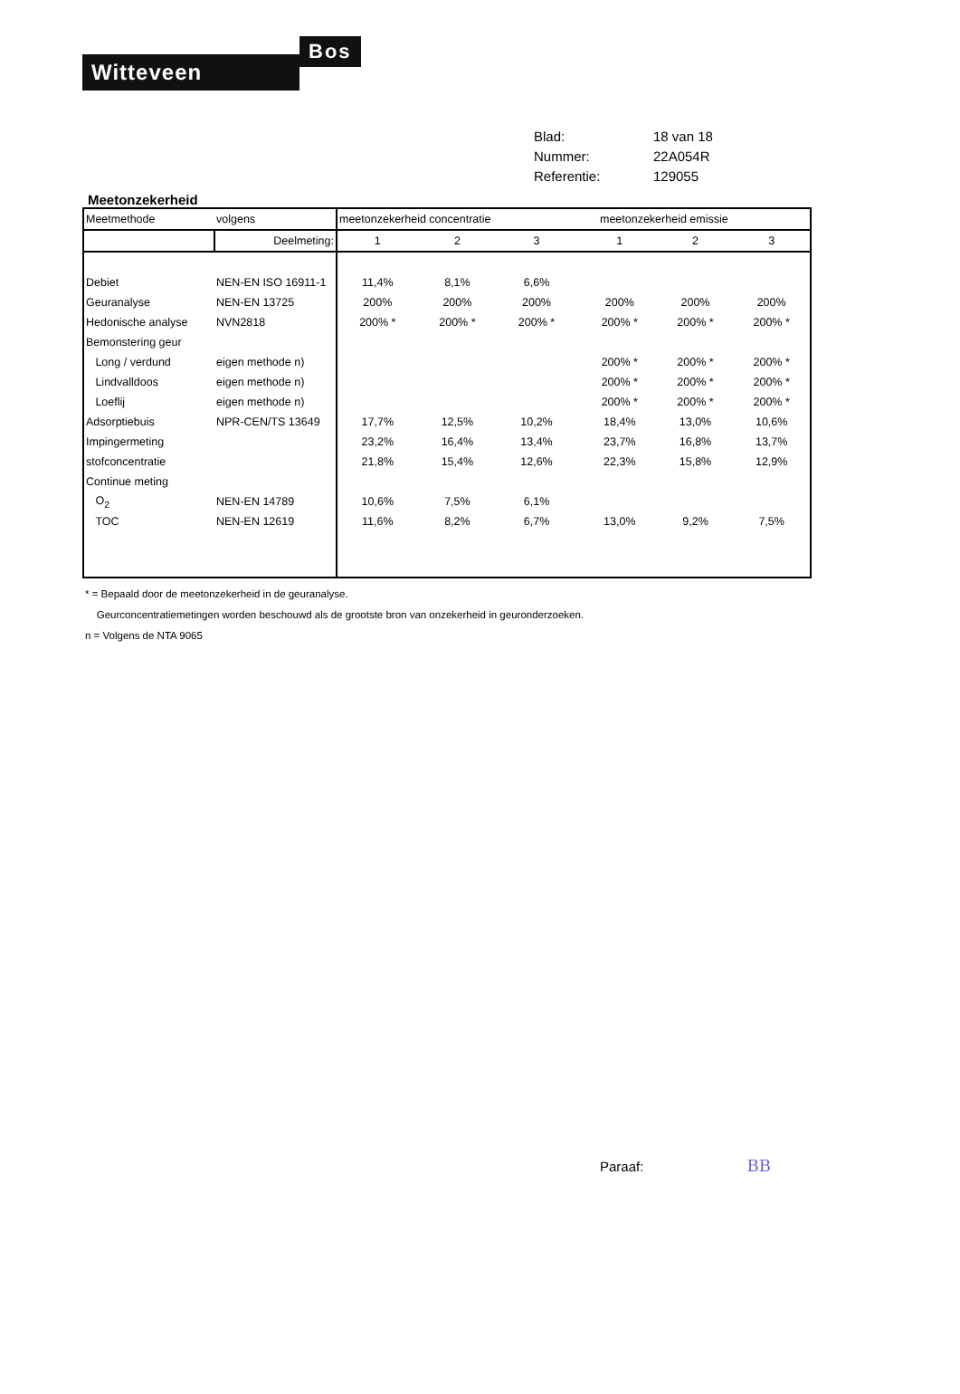Witteveen
Bos
Blad: 18 van 18
Nummer: 22A054R
Referentie: 129055
Meetonzekerheid
| Meetmethode | volgens | meetonzekerheid concentratie | | | | meetonzekerheid emissie | | |
| | Deelmeting: | 1 | 2 | 3 | | 1 | 2 | 3 |
| Debiet | NEN-EN ISO 16911-1 | 11,4% | 8,1% | 6,6% | | | | |
| Geuranalyse | NEN-EN 13725 | 200% | 200% | 200% | | 200% | 200% | 200% |
| Hedonische analyse | NVN2818 | 200% * | 200% * | 200% * | | 200% * | 200% * | 200% * |
| Bemonstering geur | | | | | | | | |
| Long / verdund | eigen methode n) | | | | | 200% * | 200% * | 200% * |
| Lindvalldoos | eigen methode n) | | | | | 200% * | 200% * | 200% * |
| Loeflij | eigen methode n) | | | | | 200% * | 200% * | 200% * |
| Adsorptiebuis | NPR-CEN/TS 13649 | 17,7% | 12,5% | 10,2% | | 18,4% | 13,0% | 10,6% |
| Impingermeting | | 23,2% | 16,4% | 13,4% | | 23,7% | 16,8% | 13,7% |
| stofconcentratie | | 21,8% | 15,4% | 12,6% | | 22,3% | 15,8% | 12,9% |
| Continue meting | | | | | | | | |
| O<sub>2</sub> | NEN-EN 14789 | 10,6% | 7,5% | 6,1% | | | | |
| TOC | NEN-EN 12619 | 11,6% | 8,2% | 6,7% | | 13,0% | 9,2% | 7,5% |
* = Bepaald door de meetonzekerheid in de geuranalyse.
Geurconcentratiemetingen worden beschouwd als de grootste bron van onzekerheid in geuronderzoeken.
n = Volgens de NTA 9065
Paraaf: BB